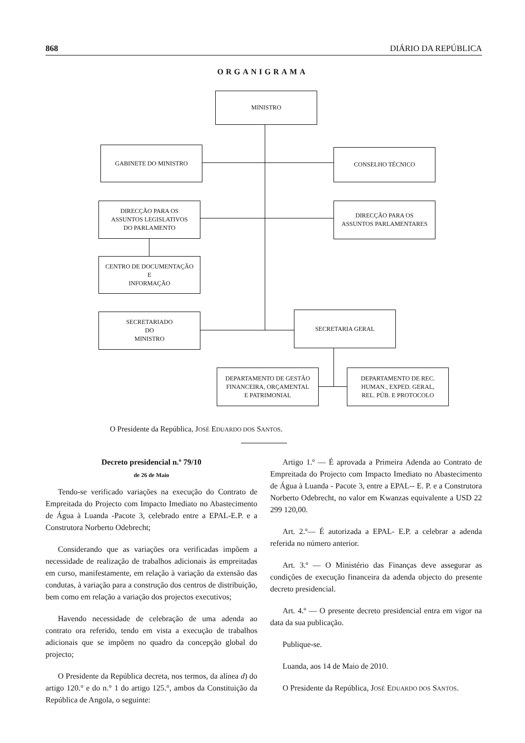868 DIÁRIO DA REPÚBLICA
ORGANIGRAMA
MINISTRO
GABINETE DO MINISTRO
CONSELHO TÉCNICO
DIRECÇÃO PARA OS
ASSUNTOS LEGISLATIVOS
DO PARLAMENTO
DIRECÇÃO PARA OS
ASSUNTOS PARLAMENTARES
CENTRO DE DOCUMENTAÇÃO
E
INFORMAÇÃO
SECRETARIADO
DO
MINISTRO
SECRETARIA GERAL
DEPARTAMENTO DE GESTÃO
FINANCEIRA, ORÇAMENTAL
E PATRIMONIAL
DEPARTAMENTO DE REC.
HUMAN., EXPED. GERAL,
REL. PÚB. E PROTOCOLO
O Presidente da República, JOSÉ EDUARDO DOS SANTOS.
Decreto presidencial n.º 79/10
de 26 de Maio
Tendo-se verificado variações na execução do Contrato de Empreitada do Projecto com Impacto Imediato no Abastecimento de Água à Luanda -Pacote 3, celebrado entre a EPAL-E.P. e a Construtora Norberto Odebrecht;
Considerando que as variações ora verificadas impõem a necessidade de realização de trabalhos adicionais às empreitadas em curso, manifestamente, em relação à variação da extensão das condutas, à variação para a construção dos centros de distribuição, bem como em relação a variação dos projectos executivos;
Havendo necessidade de celebração de uma adenda ao contrato ora referido, tendo em vista a execução de trabalhos adicionais que se impõem no quadro da concepção global do projecto;
O Presidente da República decreta, nos termos, da alínea d) do artigo 120.° e do n.° 1 do artigo 125.°, ambos da Constituição da República de Angola, o seguinte:
Artigo 1.º — É aprovada a Primeira Adenda ao Contrato de Empreitada do Projecto com Impacto Imediato no Abastecimento de Água à Luanda - Pacote 3, entre a EPAL-- E. P. e a Construtora Norberto Odebrecht, no valor em Kwanzas equivalente a USD 22 299 120,00.
Art. 2.º— É autorizada a EPAL- E.P. a celebrar a adenda referida no número anterior.
Art. 3.º — O Ministério das Finanças deve assegurar as condições de execução financeira da adenda objecto do presente decreto presidencial.
Art. 4.º — O presente decreto presidencial entra em vigor na data da sua publicação.
Publique-se.
Luanda, aos 14 de Maio de 2010.
O Presidente da República, JOSÉ EDUARDO DOS SANTOS.